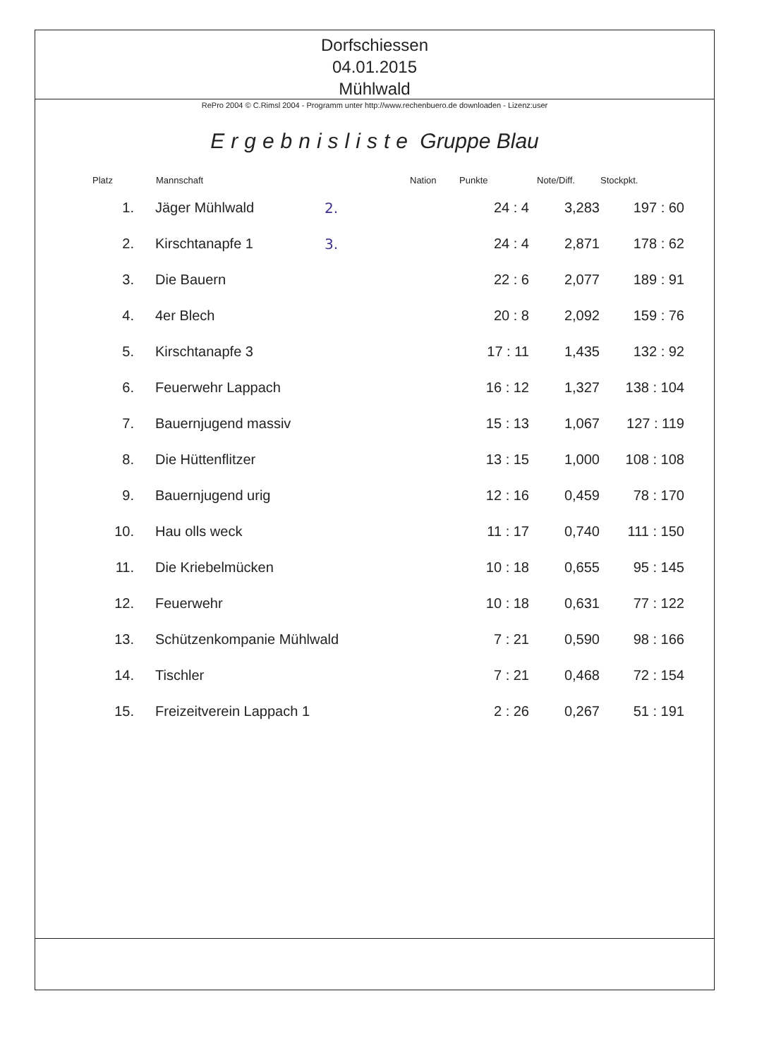Dorfschiessen
04.01.2015
Mühlwald
RePro 2004 © C.Rimsl 2004 - Programm unter http://www.rechenbuero.de downloaden - Lizenz:user
Ergebnisliste Gruppe Blau
| Platz | Mannschaft | | Nation | Punkte | Note/Diff. | Stockpkt. |
| --- | --- | --- | --- | --- | --- | --- |
| 1. | Jäger Mühlwald | 2. | | 24 : 4 | 3,283 | 197 : 60 |
| 2. | Kirschtanapfe 1 | 3. | | 24 : 4 | 2,871 | 178 : 62 |
| 3. | Die Bauern | | | 22 : 6 | 2,077 | 189 : 91 |
| 4. | 4er Blech | | | 20 : 8 | 2,092 | 159 : 76 |
| 5. | Kirschtanapfe 3 | | | 17 : 11 | 1,435 | 132 : 92 |
| 6. | Feuerwehr Lappach | | | 16 : 12 | 1,327 | 138 : 104 |
| 7. | Bauernjugend massiv | | | 15 : 13 | 1,067 | 127 : 119 |
| 8. | Die Hüttenflitzer | | | 13 : 15 | 1,000 | 108 : 108 |
| 9. | Bauernjugend urig | | | 12 : 16 | 0,459 | 78 : 170 |
| 10. | Hau olls weck | | | 11 : 17 | 0,740 | 111 : 150 |
| 11. | Die Kriebelmücken | | | 10 : 18 | 0,655 | 95 : 145 |
| 12. | Feuerwehr | | | 10 : 18 | 0,631 | 77 : 122 |
| 13. | Schützenkompanie Mühlwald | | | 7 : 21 | 0,590 | 98 : 166 |
| 14. | Tischler | | | 7 : 21 | 0,468 | 72 : 154 |
| 15. | Freizeitverein Lappach 1 | | | 2 : 26 | 0,267 | 51 : 191 |